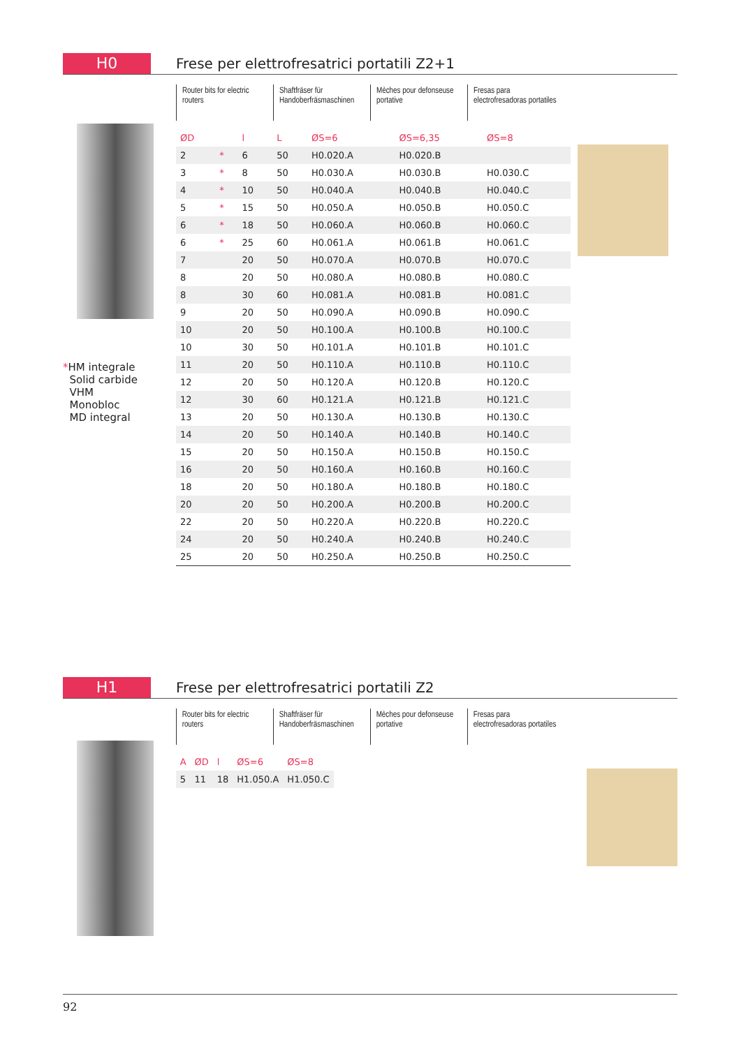H0
Frese per elettrofresatrici portatili Z2+1
*HM integrale
Solid carbide
VHM
Monobloc
MD integral
Router bits for electric routers
Shaftfräser für Handoberfräsmaschinen
Mèches pour defonseuse portative
Fresas para electrofresadoras portatiles
| ØD | | l | L | ØS=6 | ØS=6,35 | ØS=8 |
| --- | --- | --- | --- | --- | --- | --- |
| 2 | * | 6 | 50 | H0.020.A | H0.020.B | |
| 3 | * | 8 | 50 | H0.030.A | H0.030.B | H0.030.C |
| 4 | * | 10 | 50 | H0.040.A | H0.040.B | H0.040.C |
| 5 | * | 15 | 50 | H0.050.A | H0.050.B | H0.050.C |
| 6 | * | 18 | 50 | H0.060.A | H0.060.B | H0.060.C |
| 6 | * | 25 | 60 | H0.061.A | H0.061.B | H0.061.C |
| 7 | | 20 | 50 | H0.070.A | H0.070.B | H0.070.C |
| 8 | | 20 | 50 | H0.080.A | H0.080.B | H0.080.C |
| 8 | | 30 | 60 | H0.081.A | H0.081.B | H0.081.C |
| 9 | | 20 | 50 | H0.090.A | H0.090.B | H0.090.C |
| 10 | | 20 | 50 | H0.100.A | H0.100.B | H0.100.C |
| 10 | | 30 | 50 | H0.101.A | H0.101.B | H0.101.C |
| 11 | | 20 | 50 | H0.110.A | H0.110.B | H0.110.C |
| 12 | | 20 | 50 | H0.120.A | H0.120.B | H0.120.C |
| 12 | | 30 | 60 | H0.121.A | H0.121.B | H0.121.C |
| 13 | | 20 | 50 | H0.130.A | H0.130.B | H0.130.C |
| 14 | | 20 | 50 | H0.140.A | H0.140.B | H0.140.C |
| 15 | | 20 | 50 | H0.150.A | H0.150.B | H0.150.C |
| 16 | | 20 | 50 | H0.160.A | H0.160.B | H0.160.C |
| 18 | | 20 | 50 | H0.180.A | H0.180.B | H0.180.C |
| 20 | | 20 | 50 | H0.200.A | H0.200.B | H0.200.C |
| 22 | | 20 | 50 | H0.220.A | H0.220.B | H0.220.C |
| 24 | | 20 | 50 | H0.240.A | H0.240.B | H0.240.C |
| 25 | | 20 | 50 | H0.250.A | H0.250.B | H0.250.C |
H1
Frese per elettrofresatrici portatili Z2
Router bits for electric routers
Shaftfräser für Handoberfräsmaschinen
Mèches pour defonseuse portative
Fresas para electrofresadoras portatiles
| A | ØD | l | ØS=6 | ØS=8 |
| --- | --- | --- | --- | --- |
| 5 | 11 | 18 | H1.050.A | H1.050.C |
92